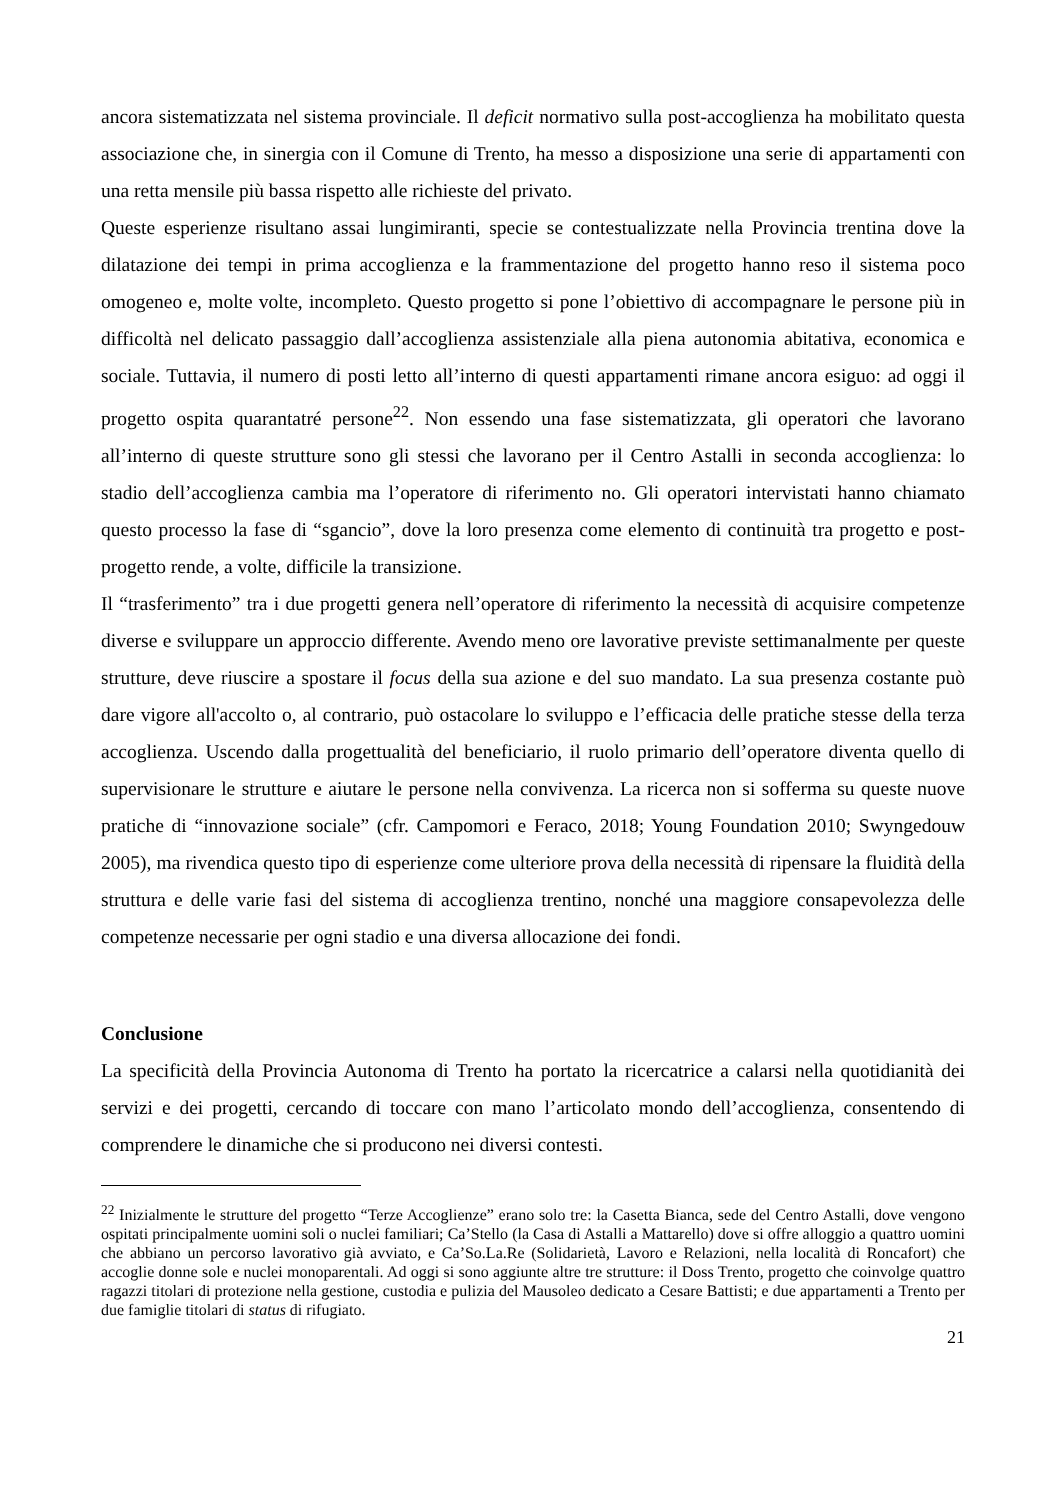ancora sistematizzata nel sistema provinciale. Il deficit normativo sulla post-accoglienza ha mobilitato questa associazione che, in sinergia con il Comune di Trento, ha messo a disposizione una serie di appartamenti con una retta mensile più bassa rispetto alle richieste del privato.
Queste esperienze risultano assai lungimiranti, specie se contestualizzate nella Provincia trentina dove la dilatazione dei tempi in prima accoglienza e la frammentazione del progetto hanno reso il sistema poco omogeneo e, molte volte, incompleto. Questo progetto si pone l’obiettivo di accompagnare le persone più in difficoltà nel delicato passaggio dall’accoglienza assistenziale alla piena autonomia abitativa, economica e sociale. Tuttavia, il numero di posti letto all’interno di questi appartamenti rimane ancora esiguo: ad oggi il progetto ospita quarantatré persone<sup>22</sup>. Non essendo una fase sistematizzata, gli operatori che lavorano all’interno di queste strutture sono gli stessi che lavorano per il Centro Astalli in seconda accoglienza: lo stadio dell’accoglienza cambia ma l’operatore di riferimento no. Gli operatori intervistati hanno chiamato questo processo la fase di “sgancio”, dove la loro presenza come elemento di continuità tra progetto e post-progetto rende, a volte, difficile la transizione.
Il “trasferimento” tra i due progetti genera nell’operatore di riferimento la necessità di acquisire competenze diverse e sviluppare un approccio differente. Avendo meno ore lavorative previste settimanalmente per queste strutture, deve riuscire a spostare il focus della sua azione e del suo mandato. La sua presenza costante può dare vigore all'accolto o, al contrario, può ostacolare lo sviluppo e l’efficacia delle pratiche stesse della terza accoglienza. Uscendo dalla progettualità del beneficiario, il ruolo primario dell’operatore diventa quello di supervisionare le strutture e aiutare le persone nella convivenza. La ricerca non si sofferma su queste nuove pratiche di “innovazione sociale” (cfr. Campomori e Feraco, 2018; Young Foundation 2010; Swyngedouw 2005), ma rivendica questo tipo di esperienze come ulteriore prova della necessità di ripensare la fluidità della struttura e delle varie fasi del sistema di accoglienza trentino, nonché una maggiore consapevolezza delle competenze necessarie per ogni stadio e una diversa allocazione dei fondi.
Conclusione
La specificità della Provincia Autonoma di Trento ha portato la ricercatrice a calarsi nella quotidianità dei servizi e dei progetti, cercando di toccare con mano l’articolato mondo dell’accoglienza, consentendo di comprendere le dinamiche che si producono nei diversi contesti.
<sup>22</sup> Inizialmente le strutture del progetto “Terze Accoglienze” erano solo tre: la Casetta Bianca, sede del Centro Astalli, dove vengono ospitati principalmente uomini soli o nuclei familiari; Ca’Stello (la Casa di Astalli a Mattarello) dove si offre alloggio a quattro uomini che abbiano un percorso lavorativo già avviato, e Ca’So.La.Re (Solidarietà, Lavoro e Relazioni, nella località di Roncafort) che accoglie donne sole e nuclei monoparentali. Ad oggi si sono aggiunte altre tre strutture: il Doss Trento, progetto che coinvolge quattro ragazzi titolari di protezione nella gestione, custodia e pulizia del Mausoleo dedicato a Cesare Battisti; e due appartamenti a Trento per due famiglie titolari di status di rifugiato.
21